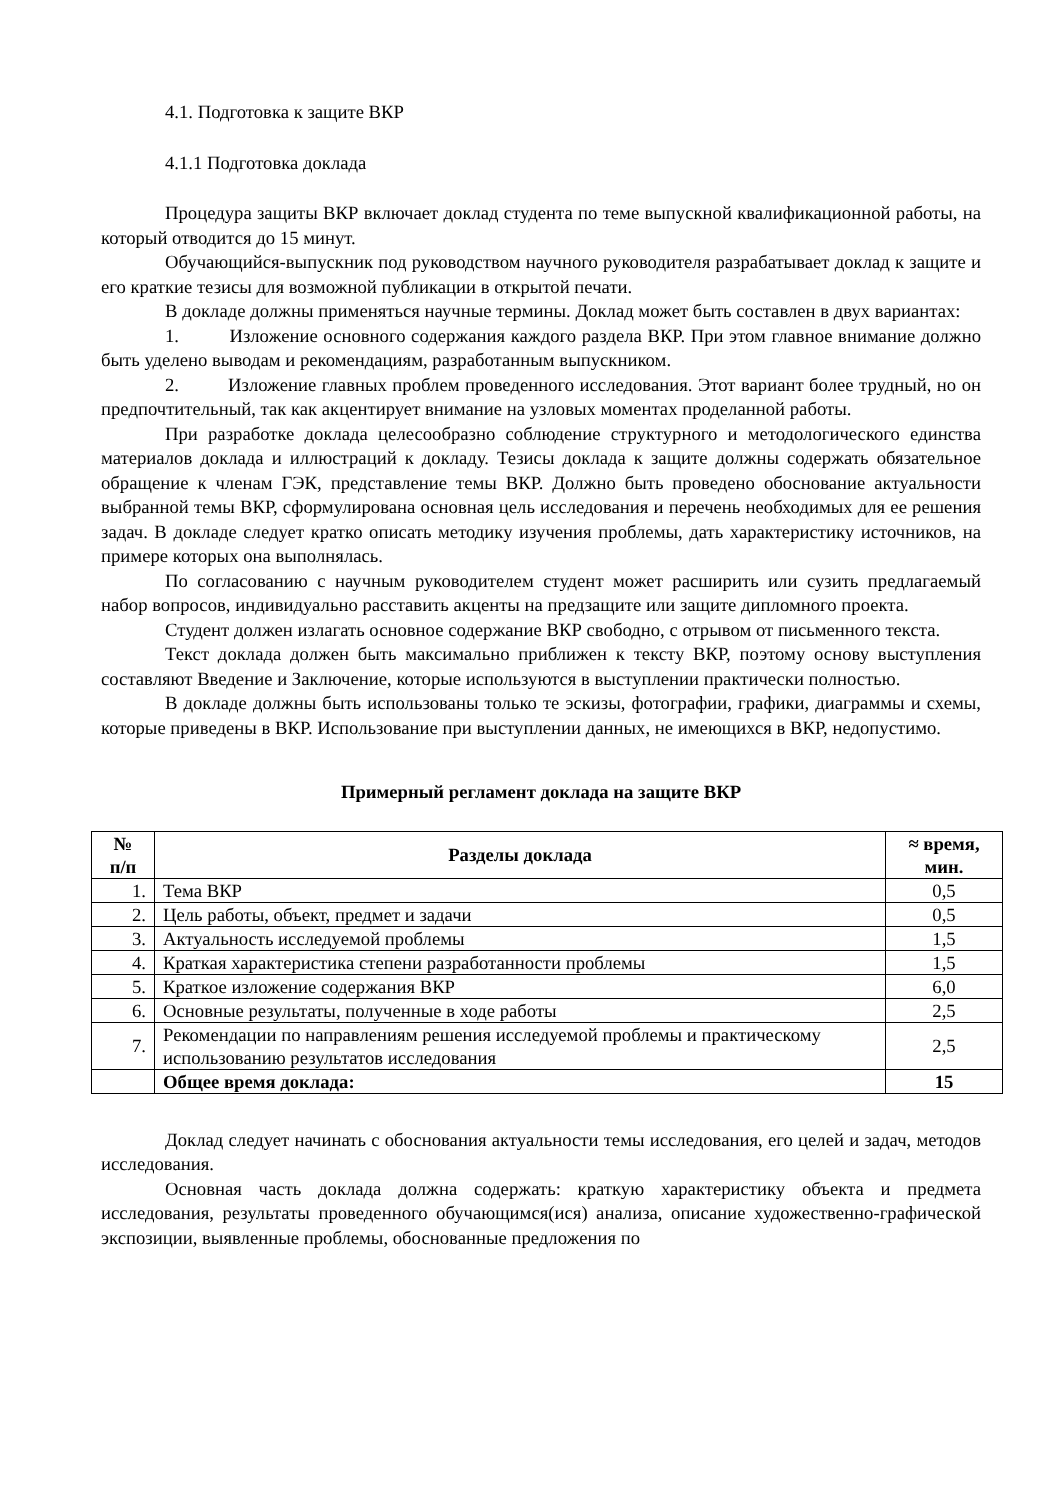4.1. Подготовка к защите ВКР
4.1.1 Подготовка доклада
Процедура защиты ВКР включает доклад студента по теме выпускной квалификационной работы, на который отводится до 15 минут.
Обучающийся-выпускник под руководством научного руководителя разрабатывает доклад к защите и его краткие тезисы для возможной публикации в открытой печати.
В докладе должны применяться научные термины. Доклад может быть составлен в двух вариантах:
1. Изложение основного содержания каждого раздела ВКР. При этом главное внимание должно быть уделено выводам и рекомендациям, разработанным выпускником.
2. Изложение главных проблем проведенного исследования. Этот вариант более трудный, но он предпочтительный, так как акцентирует внимание на узловых моментах проделанной работы.
При разработке доклада целесообразно соблюдение структурного и методологического единства материалов доклада и иллюстраций к докладу. Тезисы доклада к защите должны содержать обязательное обращение к членам ГЭК, представление темы ВКР. Должно быть проведено обоснование актуальности выбранной темы ВКР, сформулирована основная цель исследования и перечень необходимых для ее решения задач. В докладе следует кратко описать методику изучения проблемы, дать характеристику источников, на примере которых она выполнялась.
По согласованию с научным руководителем студент может расширить или сузить предлагаемый набор вопросов, индивидуально расставить акценты на предзащите или защите дипломного проекта.
Студент должен излагать основное содержание ВКР свободно, с отрывом от письменного текста.
Текст доклада должен быть максимально приближен к тексту ВКР, поэтому основу выступления составляют Введение и Заключение, которые используются в выступлении практически полностью.
В докладе должны быть использованы только те эскизы, фотографии, графики, диаграммы и схемы, которые приведены в ВКР. Использование при выступлении данных, не имеющихся в ВКР, недопустимо.
Примерный регламент доклада на защите ВКР
| № п/п | Разделы доклада | ≈ время, мин. |
| --- | --- | --- |
| 1. | Тема ВКР | 0,5 |
| 2. | Цель работы, объект, предмет и задачи | 0,5 |
| 3. | Актуальность исследуемой проблемы | 1,5 |
| 4. | Краткая характеристика степени разработанности проблемы | 1,5 |
| 5. | Краткое изложение содержания ВКР | 6,0 |
| 6. | Основные результаты, полученные в ходе работы | 2,5 |
| 7. | Рекомендации по направлениям решения исследуемой проблемы и практическому использованию результатов исследования | 2,5 |
| | Общее время доклада: | 15 |
Доклад следует начинать с обоснования актуальности темы исследования, его целей и задач, методов исследования.
Основная часть доклада должна содержать: краткую характеристику объекта и предмета исследования, результаты проведенного обучающимся(ися) анализа, описание художественно-графической экспозиции, выявленные проблемы, обоснованные предложения по